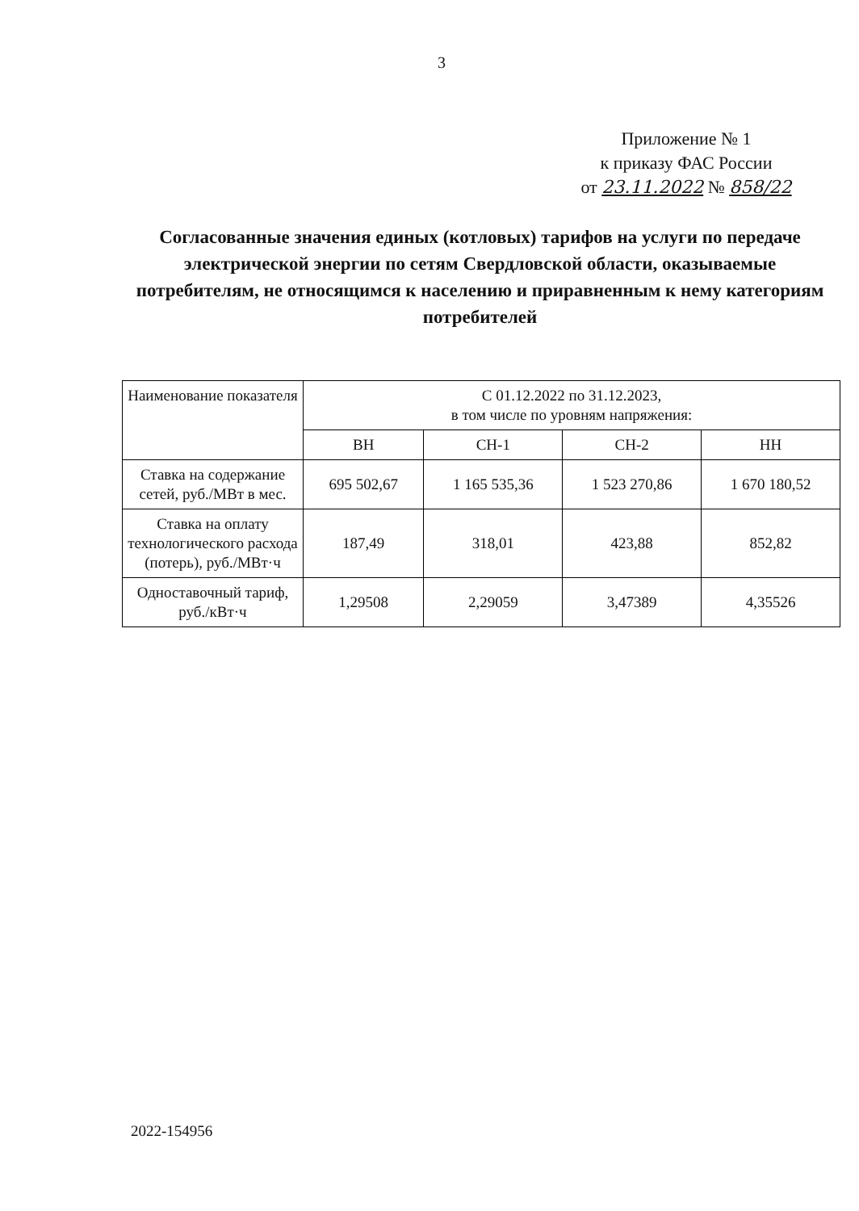3
Приложение № 1
к приказу ФАС России
от 23.11.2022 № 858/22
Согласованные значения единых (котловых) тарифов на услуги по передаче электрической энергии по сетям Свердловской области, оказываемые потребителям, не относящимся к населению и приравненным к нему категориям потребителей
| Наименование показателя | С 01.12.2022 по 31.12.2023, в том числе по уровням напряжения: | | | |
| --- | --- | --- | --- | --- |
| | ВН | СН-1 | СН-2 | НН |
| Ставка на содержание сетей, руб./МВт в мес. | 695 502,67 | 1 165 535,36 | 1 523 270,86 | 1 670 180,52 |
| Ставка на оплату технологического расхода (потерь), руб./МВт·ч | 187,49 | 318,01 | 423,88 | 852,82 |
| Одноставочный тариф, руб./кВт·ч | 1,29508 | 2,29059 | 3,47389 | 4,35526 |
2022-154956